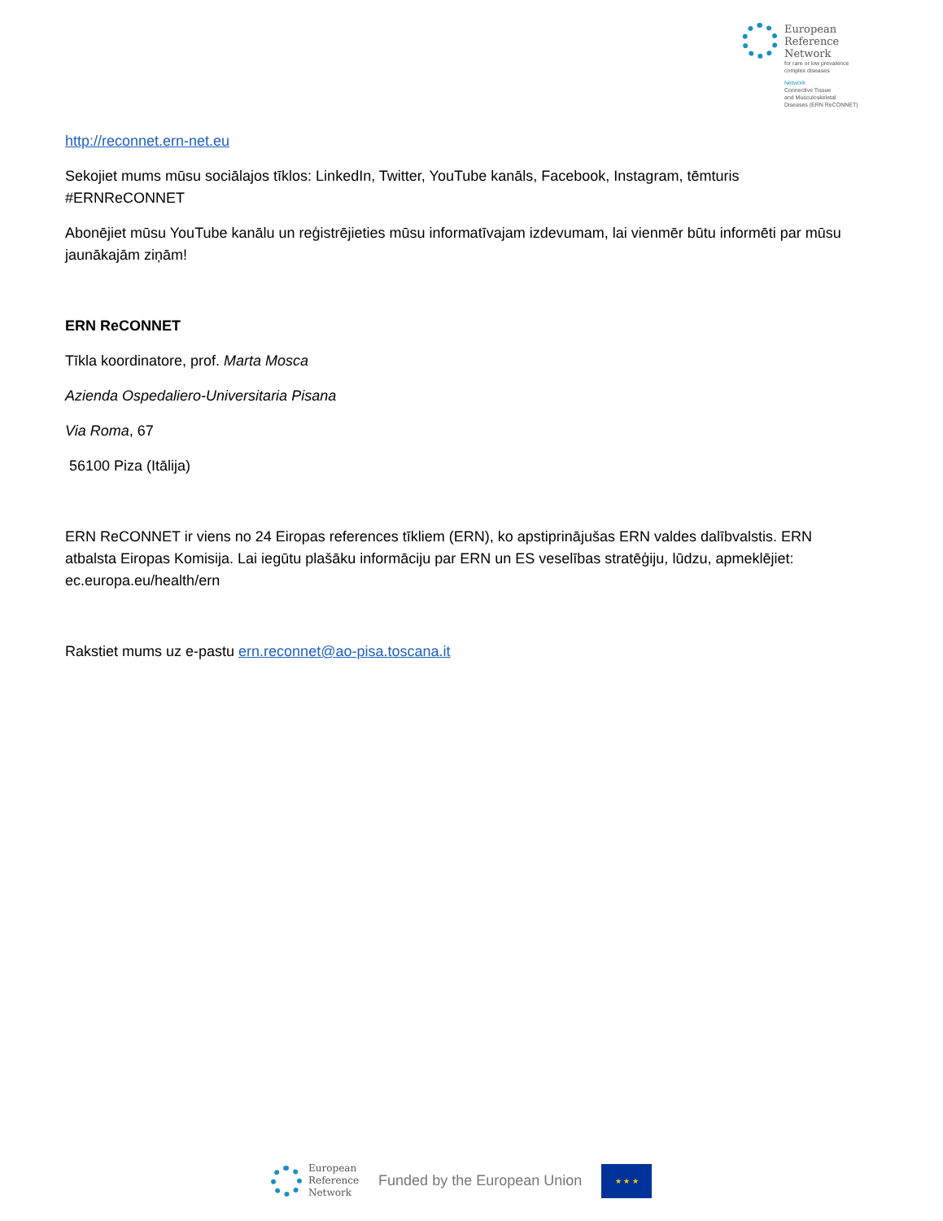European
Reference
Network
for rare or low prevalence
complex diseases
Network
Connective Tissue
and Musculoskeletal
Diseases (ERN ReCONNET)
http://reconnet.ern-net.eu
Sekojiet mums mūsu sociālajos tīklos: LinkedIn, Twitter, YouTube kanāls, Facebook, Instagram, tēmturis #ERNReCONNET
Abonējiet mūsu YouTube kanālu un reģistrējieties mūsu informatīvajam izdevumam, lai vienmēr būtu informēti par mūsu jaunākajām ziņām!
ERN ReCONNET
Tīkla koordinatore, prof. Marta Mosca
Azienda Ospedaliero-Universitaria Pisana
Via Roma, 67
56100 Piza (Itālija)
ERN ReCONNET ir viens no 24 Eiropas references tīkliem (ERN), ko apstiprinājušas ERN valdes dalībvalstis. ERN atbalsta Eiropas Komisija. Lai iegūtu plašāku informāciju par ERN un ES veselības stratēģiju, lūdzu, apmeklējiet: ec.europa.eu/health/ern
Rakstiet mums uz e-pastu ern.reconnet@ao-pisa.toscana.it
European
Reference
Network
Funded by the European Union
★ ★ ★